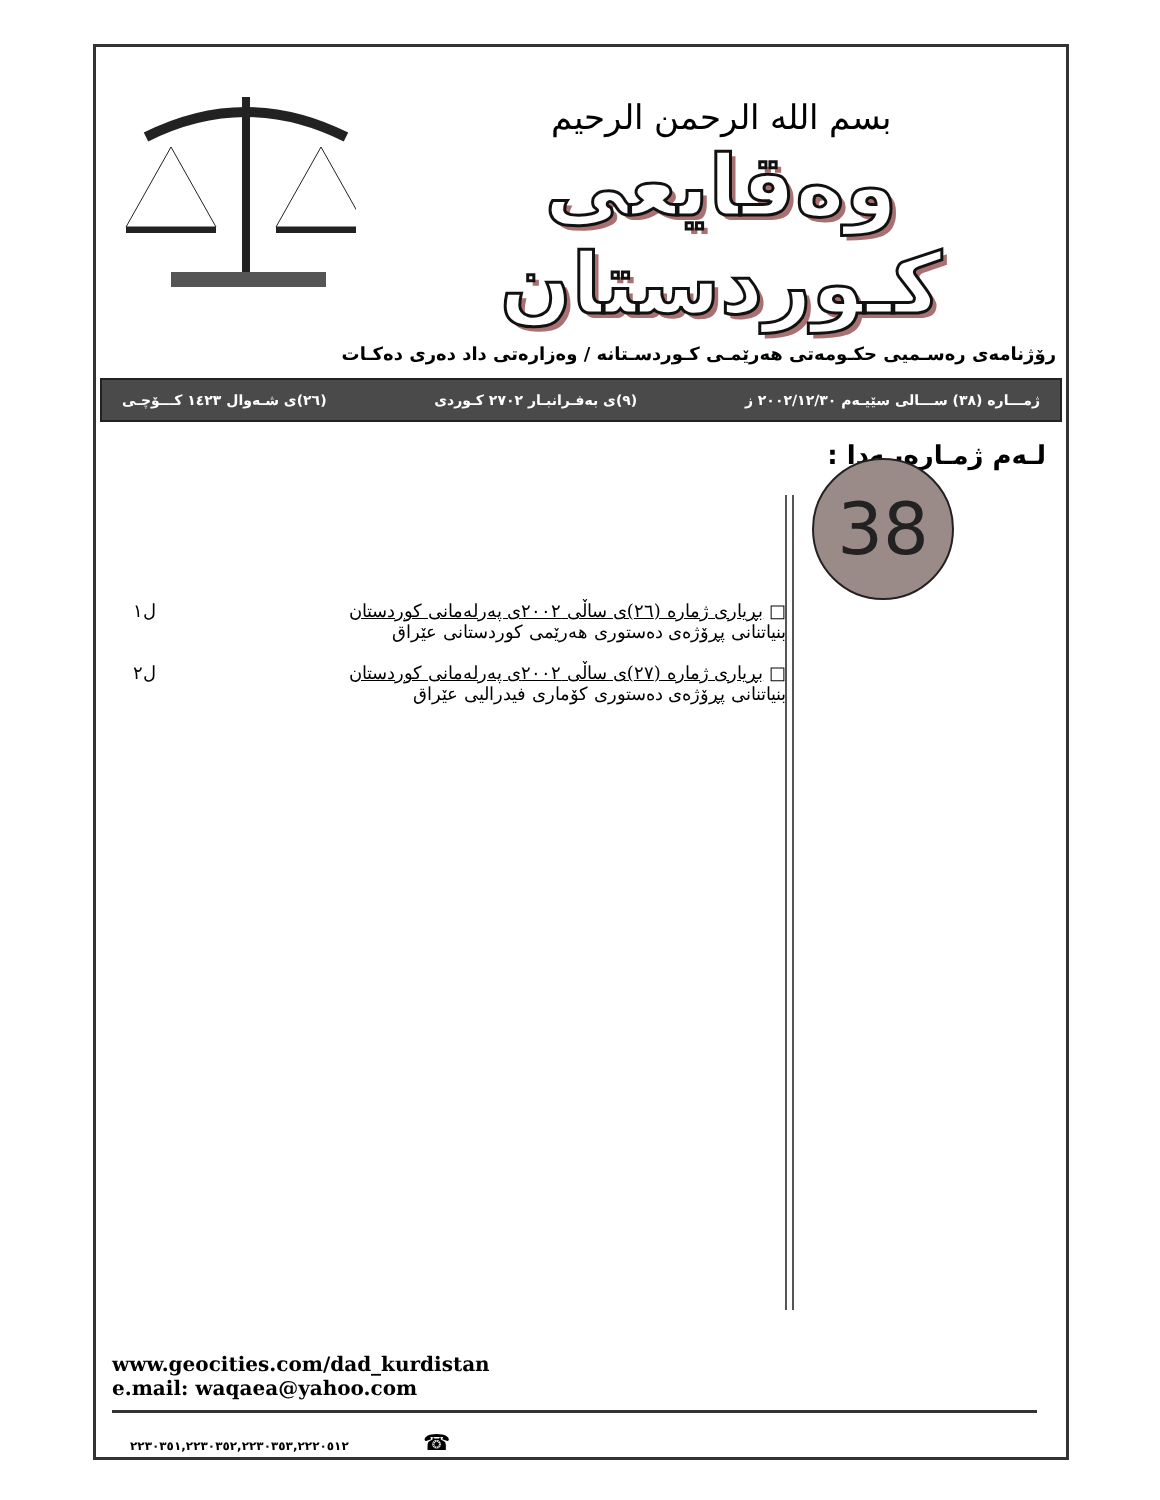بسم الله الرحمن الرحيم
وەقایعی کـوردستان
رۆژنامەی رەسـمیی حکـومەتی هەرێمـی کـوردسـتانە / وەزارەتی داد دەری دەکـات
ژمـــارە (٣٨) ســـالی سێیـەم ٢٠٠٢/١٢/٣٠ ز (٩)ی بەفـرانبـار ٢٧٠٢ کـوردی (٢٦)ی شـەوال ١٤٢٣ کـــۆچـی
لـەم ژمـارەیـەدا :
□ بڕیاری ژمارە (٢٦)ی ساڵی ٢٠٠٢ی پەرلەمانی کوردستان
بنیاتنانی پڕۆژەی دەستوری هەرێمی کوردستانی عێراق
ل١
□ بڕیاری ژمارە (٢٧)ی ساڵی ٢٠٠٢ی پەرلەمانی کوردستان
بنیاتنانی پڕۆژەی دەستوری کۆماری فیدرالیی عێراق
ل٢
38
www.geocities.com/dad_kurdistan
e.mail: waqaea@yahoo.com
٢٢٣٠٣٥١,٢٢٣٠٣٥٢,٢٢٣٠٣٥٣,٢٢٢٠٥١٢ ☎